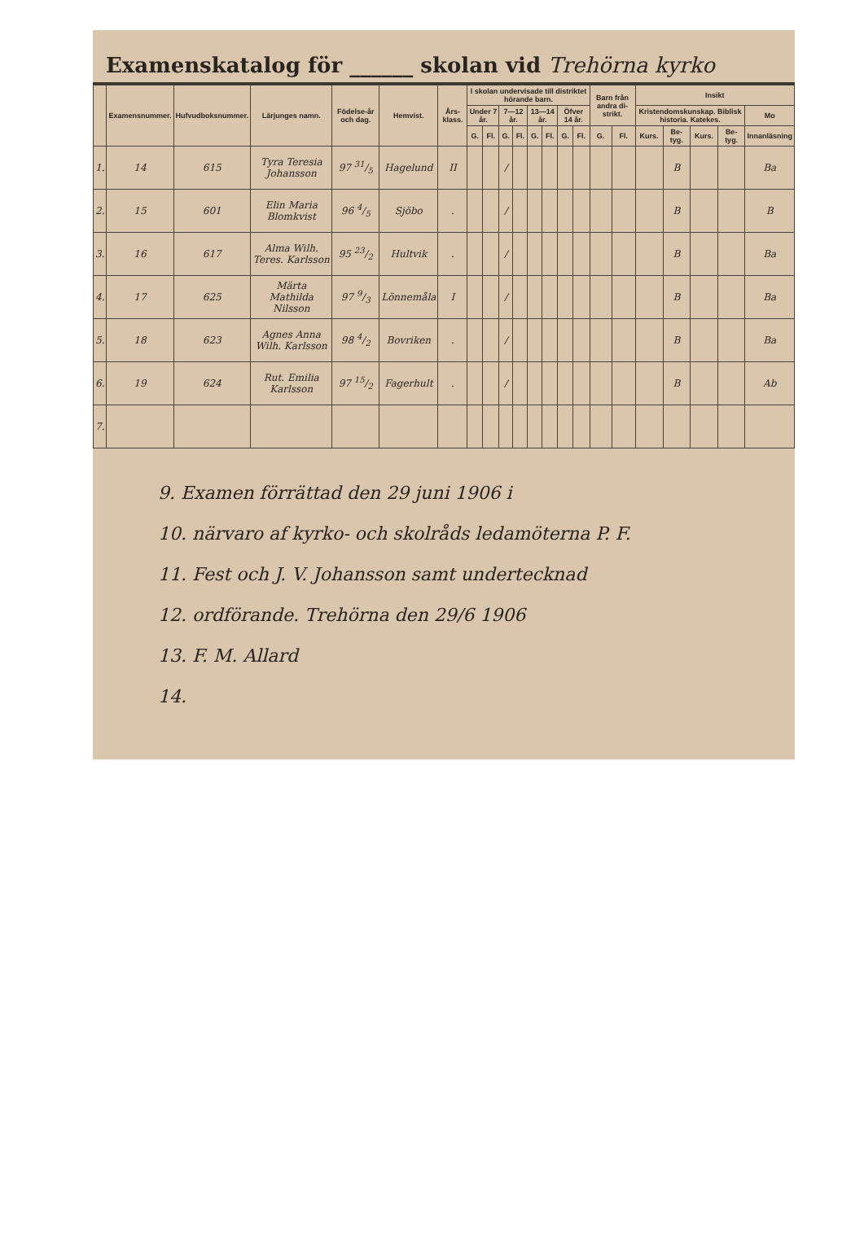Examenskatalog för ______ skolan vid Trehörna kyrko
| | Examensnummer. | Hufvudboksnummer. | Lärjunges namn. | Födelse-år och dag. | Hemvist. | Års-klass. | I skolan undervisade till distriktet hörande barn. | | | | | | | | Barn från andra di-strikt. | | Insikt | | | | |
| --- | --- | --- | --- | --- | --- | --- | --- | --- | --- | --- | --- | --- | --- | --- | --- | --- | --- | --- | --- | --- | --- |
| | | | | | | | Under 7 år. | | 7—12 år. | | 13—14 år. | | Öfver 14 år. | | | | Kristendomskunskap. Biblisk historia. Katekes. | | | | Mo |
| | | | | | | | G. | Fl. | G. | Fl. | G. | Fl. | G. | Fl. | G. | Fl. | Kurs. | Be-tyg. | Kurs. | Be-tyg. | Innanläsning |
| 1. | 14 | 615 | Tyra Teresia Johansson | 97 31/5 | Hagelund | II | | | / | | | | | | | | | B | | | Ba |
| 2. | 15 | 601 | Elin Maria Blomkvist | 96 4/5 | Sjöbo | . | | | / | | | | | | | | | B | | | B |
| 3. | 16 | 617 | Alma Wilh. Teres. Karlsson | 95 23/2 | Hultvik | . | | | / | | | | | | | | | B | | | Ba |
| 4. | 17 | 625 | Märta Mathilda Nilsson | 97 9/3 | Lönnemåla | I | | | / | | | | | | | | | B | | | Ba |
| 5. | 18 | 623 | Agnes Anna Wilh. Karlsson | 98 4/2 | Bovriken | . | | | / | | | | | | | | | B | | | Ba |
| 6. | 19 | 624 | Rut. Emilia Karlsson | 97 15/2 | Fagerhult | . | | | / | | | | | | | | | B | | | Ab |
| 7. | | | | | | | | | | | | | | | | | | | | | |
9. Examen förrättad den 29 juni 1906 i
10. närvaro af kyrko- och skolråds ledamöterna P. F.
11. Fest och J. V. Johansson samt undertecknad
12. ordförande. Trehörna den 29/6 1906
13. F. M. Allard
14.